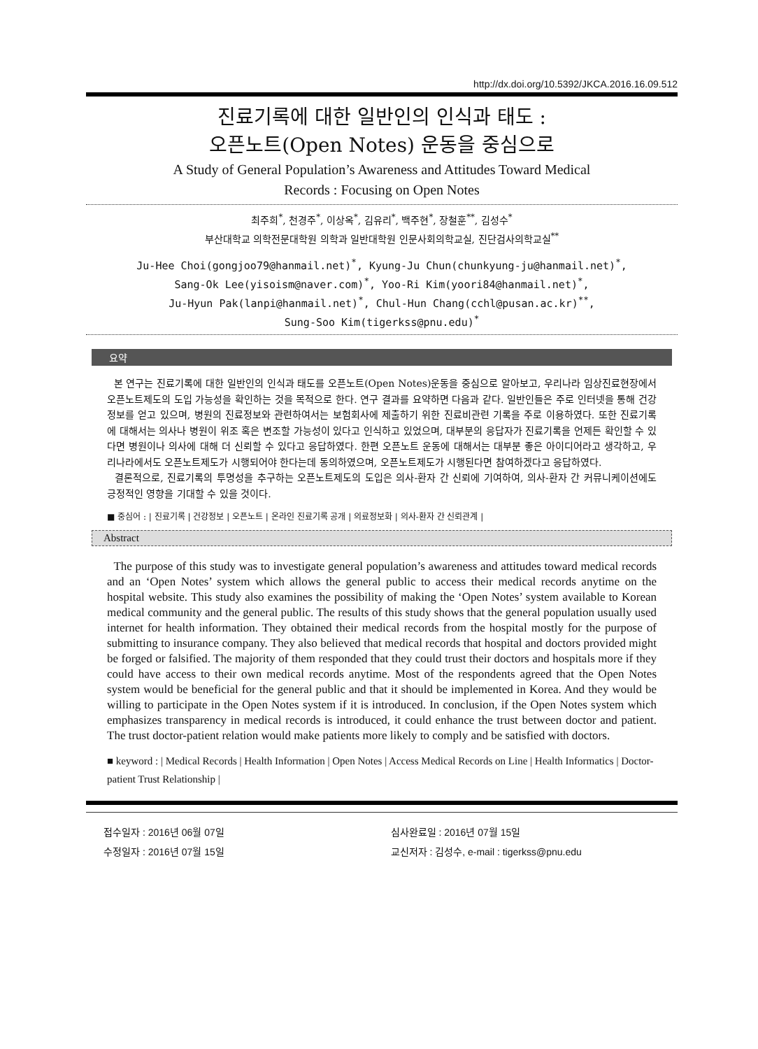http://dx.doi.org/10.5392/JKCA.2016.16.09.512
진료기록에 대한 일반인의 인식과 태도 :
오픈노트(Open Notes) 운동을 중심으로
A Study of General Population’s Awareness and Attitudes Toward Medical
Records : Focusing on Open Notes
최주희<sup>*</sup>, 천경주<sup>*</sup>, 이상옥<sup>*</sup>, 김유리<sup>*</sup>, 백주현<sup>*</sup>, 장철훈<sup>**</sup>, 김성수<sup>*</sup>
부산대학교 의학전문대학원 의학과 일반대학원 인문사회의학교실, 진단검사의학교실<sup>**</sup>
Ju-Hee Choi(gongjoo79@hanmail.net)<sup>*</sup>, Kyung-Ju Chun(chunkyung-ju@hanmail.net)<sup>*</sup>,
Sang-Ok Lee(yisoism@naver.com)<sup>*</sup>, Yoo-Ri Kim(yoori84@hanmail.net)<sup>*</sup>,
Ju-Hyun Pak(lanpi@hanmail.net)<sup>*</sup>, Chul-Hun Chang(cchl@pusan.ac.kr)<sup>**</sup>,
Sung-Soo Kim(tigerkss@pnu.edu)<sup>*</sup>
요약
본 연구는 진료기록에 대한 일반인의 인식과 태도를 오픈노트(Open Notes)운동을 중심으로 알아보고, 우리나라 임상진료현장에서 오픈노트제도의 도입 가능성을 확인하는 것을 목적으로 한다. 연구 결과를 요약하면 다음과 같다. 일반인들은 주로 인터넷을 통해 건강정보를 얻고 있으며, 병원의 진료정보와 관련하여서는 보험회사에 제출하기 위한 진료비관련 기록을 주로 이용하였다. 또한 진료기록에 대해서는 의사나 병원이 위조 혹은 변조할 가능성이 있다고 인식하고 있었으며, 대부분의 응답자가 진료기록을 언제든 확인할 수 있다면 병원이나 의사에 대해 더 신뢰할 수 있다고 응답하였다. 한편 오픈노트 운동에 대해서는 대부분 좋은 아이디어라고 생각하고, 우리나라에서도 오픈노트제도가 시행되어야 한다는데 동의하였으며, 오픈노트제도가 시행된다면 참여하겠다고 응답하였다.
결론적으로, 진료기록의 투명성을 추구하는 오픈노트제도의 도입은 의사-환자 간 신뢰에 기여하여, 의사-환자 간 커뮤니케이션에도 긍정적인 영향을 기대할 수 있을 것이다.
■ 중심어 : | 진료기록 | 건강정보 | 오픈노트 | 온라인 진료기록 공개 | 의료정보화 | 의사-환자 간 신뢰관계 |
Abstract
The purpose of this study was to investigate general population’s awareness and attitudes toward medical records and an ‘Open Notes’ system which allows the general public to access their medical records anytime on the hospital website. This study also examines the possibility of making the ‘Open Notes’ system available to Korean medical community and the general public. The results of this study shows that the general population usually used internet for health information. They obtained their medical records from the hospital mostly for the purpose of submitting to insurance company. They also believed that medical records that hospital and doctors provided might be forged or falsified. The majority of them responded that they could trust their doctors and hospitals more if they could have access to their own medical records anytime. Most of the respondents agreed that the Open Notes system would be beneficial for the general public and that it should be implemented in Korea. And they would be willing to participate in the Open Notes system if it is introduced. In conclusion, if the Open Notes system which emphasizes transparency in medical records is introduced, it could enhance the trust between doctor and patient. The trust doctor-patient relation would make patients more likely to comply and be satisfied with doctors.
■ keyword : | Medical Records | Health Information | Open Notes | Access Medical Records on Line | Health Informatics | Doctor-patient Trust Relationship |
접수일자 : 2016년 06월 07일
수정일자 : 2016년 07월 15일
심사완료일 : 2016년 07월 15일
교신저자 : 김성수, e-mail : tigerkss@pnu.edu